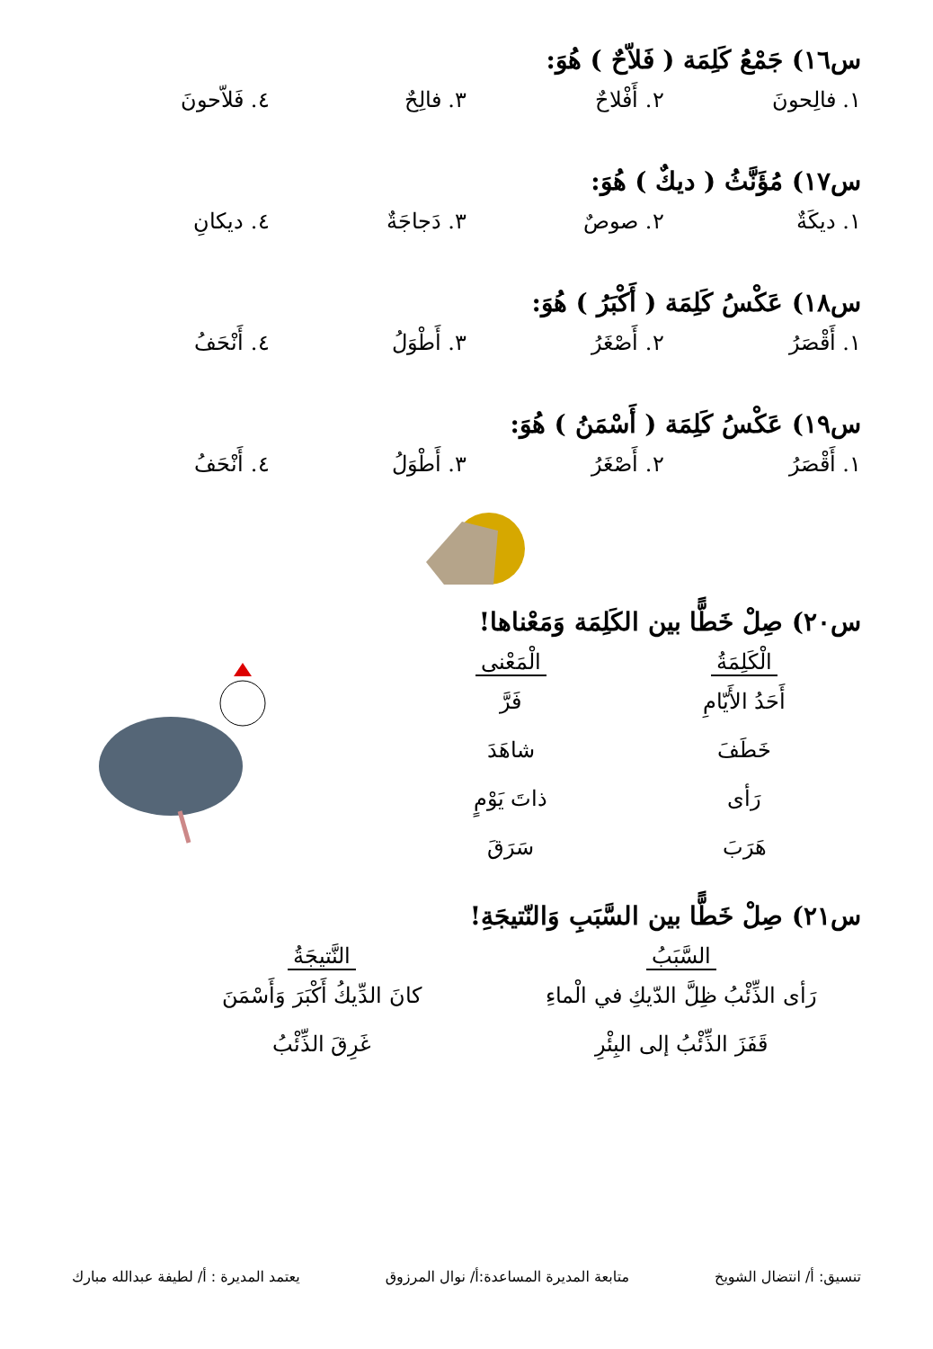س١٦) جَمْعُ كَلِمَة ( فَلاّحٌ ) هُوَ:
١. فالِحونَ ٢. أَفْلاحٌ ٣. فالِحٌ ٤. فَلاّحونَ
س١٧) مُؤَنَّثُ ( ديكٌ ) هُوَ:
١. ديكَةٌ ٢. صوصٌ ٣. دَجاجَةٌ ٤. ديكانِ
س١٨) عَكْسُ كَلِمَة ( أَكْبَرُ ) هُوَ:
١. أَقْصَرُ ٢. أَصْغَرُ ٣. أَطْوَلُ ٤. أَنْحَفُ
س١٩) عَكْسُ كَلِمَة ( أَسْمَنُ ) هُوَ:
١. أَقْصَرُ ٢. أَصْغَرُ ٣. أَطْوَلُ ٤. أَنْحَفُ
س٢٠) صِلْ خَطًّا بين الكَلِمَة وَمَعْناها!
الْكَلِمَةُ
أَحَدُ الأَيّامِ
خَطَفَ
رَأى
هَرَبَ
الْمَعْنى
فَرَّ
شاهَدَ
ذاتَ يَوْمٍ
سَرَقَ
س٢١) صِلْ خَطًّا بين السَّبَبِ وَالنّتيجَةِ!
السَّبَبُ
رَأى الذِّئْبُ ظِلَّ الدّيكِ في الْماءِ
قَفَزَ الذِّئْبُ إلى البِئْرِ
النَّتيجَةُ
كانَ الدِّيكُ أَكْبَرَ وَأَسْمَنَ
غَرِقَ الذِّئْبُ
تنسيق: أ/ انتضال الشويخ متابعة المديرة المساعدة:أ/ نوال المرزوق يعتمد المديرة : أ/ لطيفة عبدالله مبارك